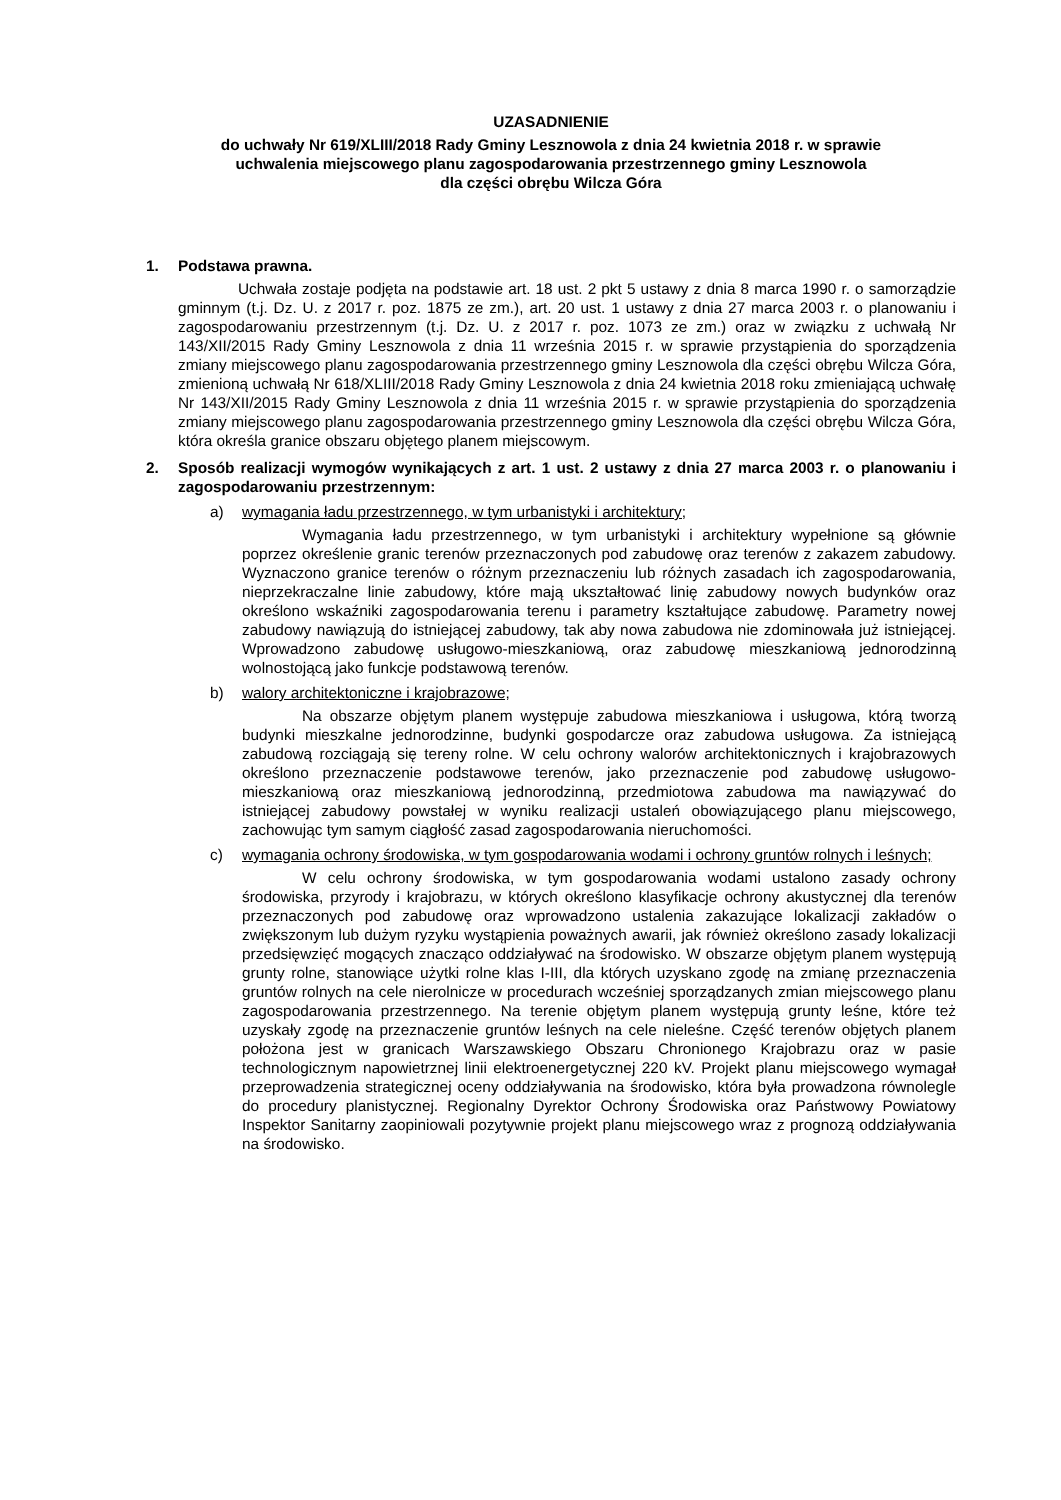UZASADNIENIE
do uchwały Nr 619/XLIII/2018 Rady Gminy Lesznowola z dnia 24 kwietnia 2018 r. w sprawie
uchwalenia miejscowego planu zagospodarowania przestrzennego gminy Lesznowola
dla części obrębu Wilcza Góra
1. Podstawa prawna.
Uchwała zostaje podjęta na podstawie art. 18 ust. 2 pkt 5 ustawy z dnia 8 marca 1990 r. o samorządzie gminnym (t.j. Dz. U. z 2017 r. poz. 1875 ze zm.), art. 20 ust. 1 ustawy z dnia 27 marca 2003 r. o planowaniu i zagospodarowaniu przestrzennym (t.j. Dz. U. z 2017 r. poz. 1073 ze zm.) oraz w związku z uchwałą Nr 143/XII/2015 Rady Gminy Lesznowola z dnia 11 września 2015 r. w sprawie przystąpienia do sporządzenia zmiany miejscowego planu zagospodarowania przestrzennego gminy Lesznowola dla części obrębu Wilcza Góra, zmienioną uchwałą Nr 618/XLIII/2018 Rady Gminy Lesznowola z dnia 24 kwietnia 2018 roku zmieniającą uchwałę Nr 143/XII/2015 Rady Gminy Lesznowola z dnia 11 września 2015 r. w sprawie przystąpienia do sporządzenia zmiany miejscowego planu zagospodarowania przestrzennego gminy Lesznowola dla części obrębu Wilcza Góra, która określa granice obszaru objętego planem miejscowym.
2. Sposób realizacji wymogów wynikających z art. 1 ust. 2 ustawy z dnia 27 marca 2003 r. o planowaniu i zagospodarowaniu przestrzennym:
a) wymagania ładu przestrzennego, w tym urbanistyki i architektury;
Wymagania ładu przestrzennego, w tym urbanistyki i architektury wypełnione są głównie poprzez określenie granic terenów przeznaczonych pod zabudowę oraz terenów z zakazem zabudowy. Wyznaczono granice terenów o różnym przeznaczeniu lub różnych zasadach ich zagospodarowania, nieprzekraczalne linie zabudowy, które mają ukształtować linię zabudowy nowych budynków oraz określono wskaźniki zagospodarowania terenu i parametry kształtujące zabudowę. Parametry nowej zabudowy nawiązują do istniejącej zabudowy, tak aby nowa zabudowa nie zdominowała już istniejącej. Wprowadzono zabudowę usługowo-mieszkaniową, oraz zabudowę mieszkaniową jednorodzinną wolnostojącą jako funkcje podstawową terenów.
b) walory architektoniczne i krajobrazowe;
Na obszarze objętym planem występuje zabudowa mieszkaniowa i usługowa, którą tworzą budynki mieszkalne jednorodzinne, budynki gospodarcze oraz zabudowa usługowa. Za istniejącą zabudową rozciągają się tereny rolne. W celu ochrony walorów architektonicznych i krajobrazowych określono przeznaczenie podstawowe terenów, jako przeznaczenie pod zabudowę usługowo-mieszkaniową oraz mieszkaniową jednorodzinną, przedmiotowa zabudowa ma nawiązywać do istniejącej zabudowy powstałej w wyniku realizacji ustaleń obowiązującego planu miejscowego, zachowując tym samym ciągłość zasad zagospodarowania nieruchomości.
c) wymagania ochrony środowiska, w tym gospodarowania wodami i ochrony gruntów rolnych i leśnych;
W celu ochrony środowiska, w tym gospodarowania wodami ustalono zasady ochrony środowiska, przyrody i krajobrazu, w których określono klasyfikacje ochrony akustycznej dla terenów przeznaczonych pod zabudowę oraz wprowadzono ustalenia zakazujące lokalizacji zakładów o zwiększonym lub dużym ryzyku wystąpienia poważnych awarii, jak również określono zasady lokalizacji przedsięwzięć mogących znacząco oddziaływać na środowisko. W obszarze objętym planem występują grunty rolne, stanowiące użytki rolne klas I-III, dla których uzyskano zgodę na zmianę przeznaczenia gruntów rolnych na cele nierolnicze w procedurach wcześniej sporządzanych zmian miejscowego planu zagospodarowania przestrzennego. Na terenie objętym planem występują grunty leśne, które też uzyskały zgodę na przeznaczenie gruntów leśnych na cele nieleśne. Część terenów objętych planem położona jest w granicach Warszawskiego Obszaru Chronionego Krajobrazu oraz w pasie technologicznym napowietrznej linii elektroenergetycznej 220 kV. Projekt planu miejscowego wymagał przeprowadzenia strategicznej oceny oddziaływania na środowisko, która była prowadzona równolegle do procedury planistycznej. Regionalny Dyrektor Ochrony Środowiska oraz Państwowy Powiatowy Inspektor Sanitarny zaopiniowali pozytywnie projekt planu miejscowego wraz z prognozą oddziaływania na środowisko.